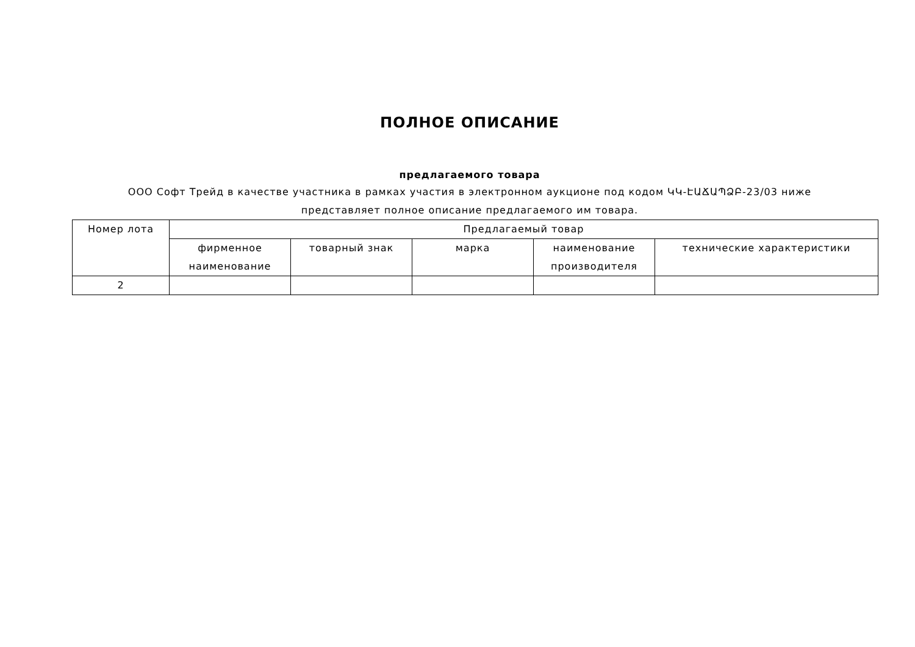ПОЛНОЕ ОПИСАНИЕ
предлагаемого товара
ООО Софт Трейд в качестве участника в рамках участия в электронном аукционе под кодом ԿԿ-ԷԱՃԱՊՁԲ-23/03 ниже представляет полное описание предлагаемого им товара.
| Номер лота | Предлагаемый товар | | | | |
| --- | --- | --- | --- | --- | --- |
| | фирменное наименование | товарный знак | марка | наименование производителя | технические характеристики |
| 2 | | | | | |